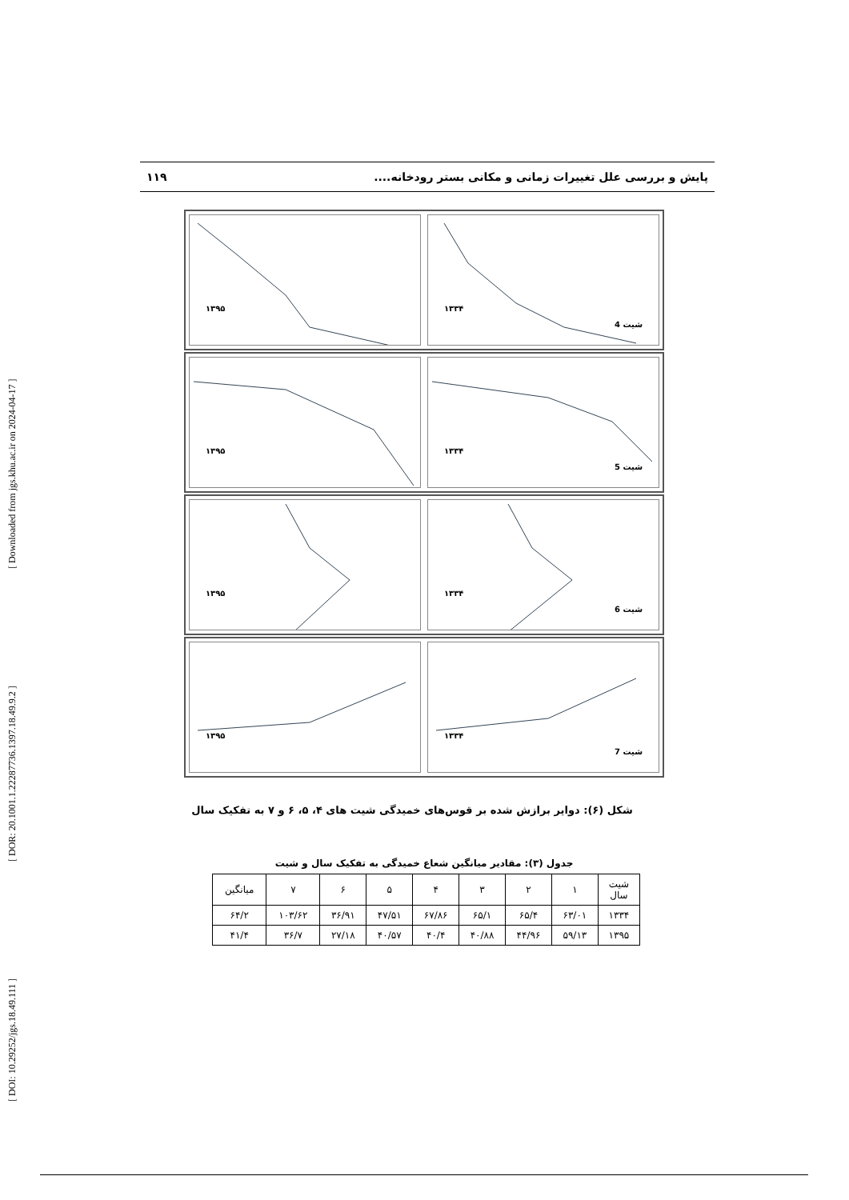[ DOI: 10.29252/jgs.18.49.111 ] [ DOR: 20.1001.1.22287736.1397.18.49.9.2 ] [ Downloaded from jgs.khu.ac.ir on 2024-04-17 ]
پایش و بررسی علل تغییرات زمانی و مکانی بستر رودخانه.... ۱۱۹
۱۳۹۵
۱۳۳۴
شیت 4
۱۳۹۵
۱۳۳۴
شیت 5
۱۳۹۵
۱۳۳۴
شیت 6
۱۳۹۵
۱۳۳۴
شیت 7
شکل (۶): دوایر برازش شده بر قوس‌های خمیدگی شیت های ۴، ۵، ۶ و ۷ به تفکیک سال
جدول (۳): مقادیر میانگین شعاع خمیدگی به تفکیک سال و شیت
| شیت سال | ۱ | ۲ | ۳ | ۴ | ۵ | ۶ | ۷ | میانگین |
| --- | --- | --- | --- | --- | --- | --- | --- | --- |
| ۱۳۳۴ | ۶۳/۰۱ | ۶۵/۴ | ۶۵/۱ | ۶۷/۸۶ | ۴۷/۵۱ | ۳۶/۹۱ | ۱۰۳/۶۲ | ۶۴/۲ |
| ۱۳۹۵ | ۵۹/۱۳ | ۴۴/۹۶ | ۴۰/۸۸ | ۴۰/۴ | ۴۰/۵۷ | ۲۷/۱۸ | ۳۶/۷ | ۴۱/۴ |